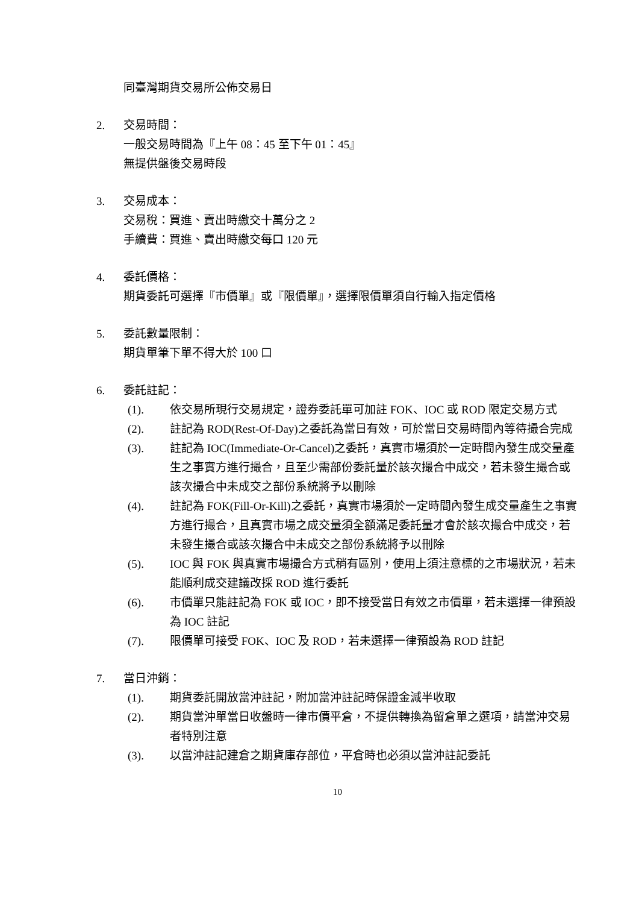同臺灣期貨交易所公佈交易日
2. 交易時間：
一般交易時間為『上午 08：45 至下午 01：45』
無提供盤後交易時段
3. 交易成本：
交易稅：買進、賣出時繳交十萬分之 2
手續費：買進、賣出時繳交每口 120 元
4. 委託價格：
期貨委託可選擇『市價單』或『限價單』，選擇限價單須自行輸入指定價格
5. 委託數量限制：
期貨單筆下單不得大於 100 口
6. 委託註記：
(1). 依交易所現行交易規定，證券委託單可加註 FOK、IOC 或 ROD 限定交易方式
(2). 註記為 ROD(Rest-Of-Day)之委託為當日有效，可於當日交易時間內等待撮合完成
(3). 註記為 IOC(Immediate-Or-Cancel)之委託，真實市場須於一定時間內發生成交量產生之事實方進行撮合，且至少需部份委託量於該次撮合中成交，若未發生撮合或該次撮合中未成交之部份系統將予以刪除
(4). 註記為 FOK(Fill-Or-Kill)之委託，真實市場須於一定時間內發生成交量產生之事實方進行撮合，且真實市場之成交量須全額滿足委託量才會於該次撮合中成交，若未發生撮合或該次撮合中未成交之部份系統將予以刪除
(5). IOC 與 FOK 與真實市場撮合方式稍有區別，使用上須注意標的之市場狀況，若未能順利成交建議改採 ROD 進行委託
(6). 市價單只能註記為 FOK 或 IOC，即不接受當日有效之市價單，若未選擇一律預設為 IOC 註記
(7). 限價單可接受 FOK、IOC 及 ROD，若未選擇一律預設為 ROD 註記
7. 當日沖銷：
(1). 期貨委託開放當沖註記，附加當沖註記時保證金減半收取
(2). 期貨當沖單當日收盤時一律市價平倉，不提供轉換為留倉單之選項，請當沖交易者特別注意
(3). 以當沖註記建倉之期貨庫存部位，平倉時也必須以當沖註記委託
10